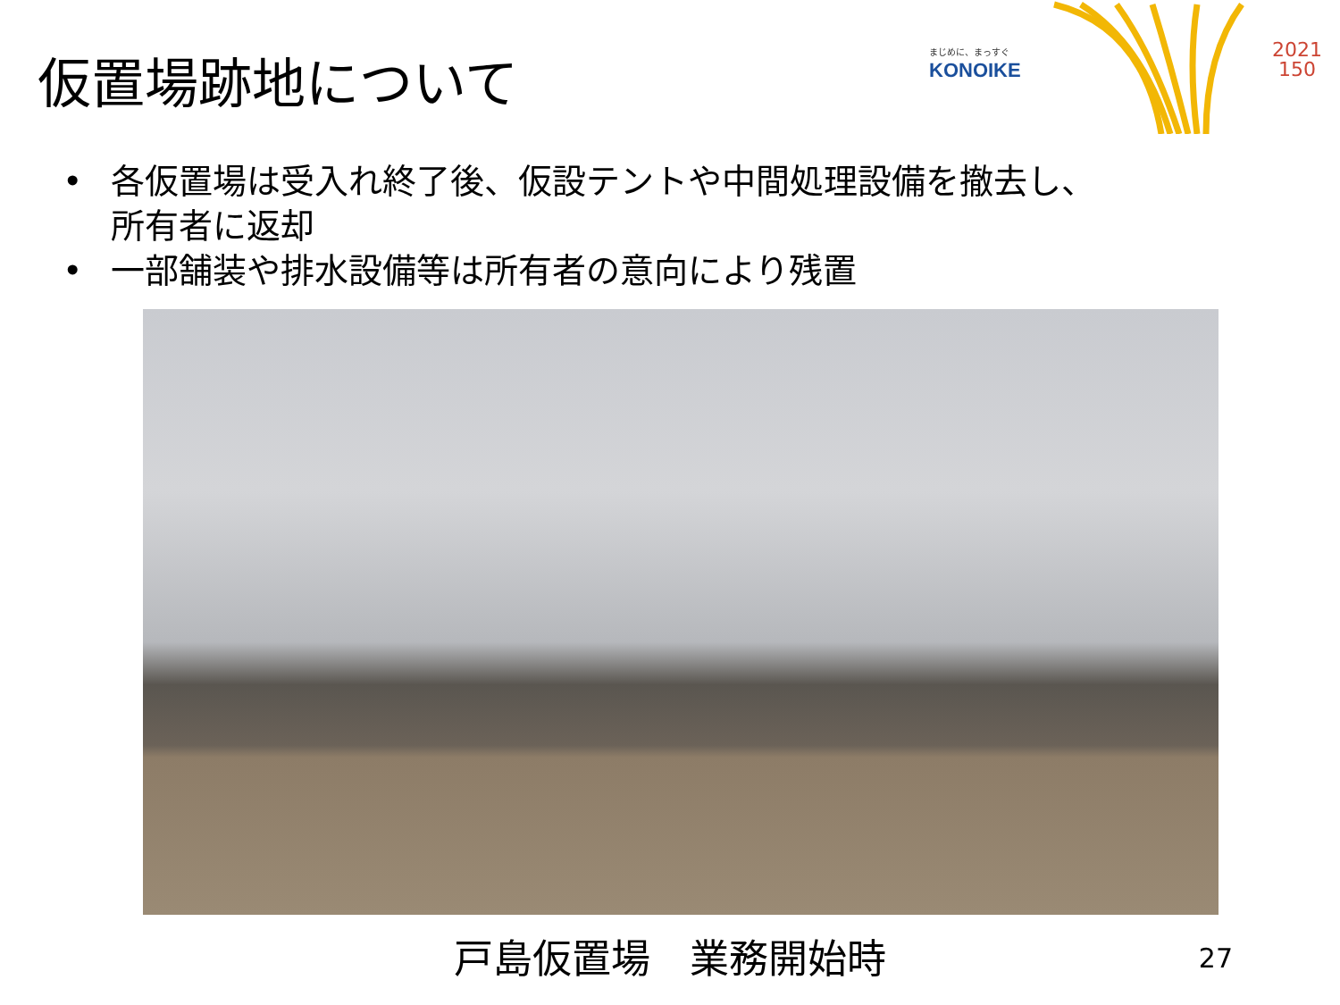仮置場跡地について
まじめに、まっすぐ
KONOIKE
2021
150
• 各仮置場は受入れ終了後、仮設テントや中間処理設備を撤去し、
所有者に返却
• 一部舗装や排水設備等は所有者の意向により残置
戸島仮置場　業務開始時
27